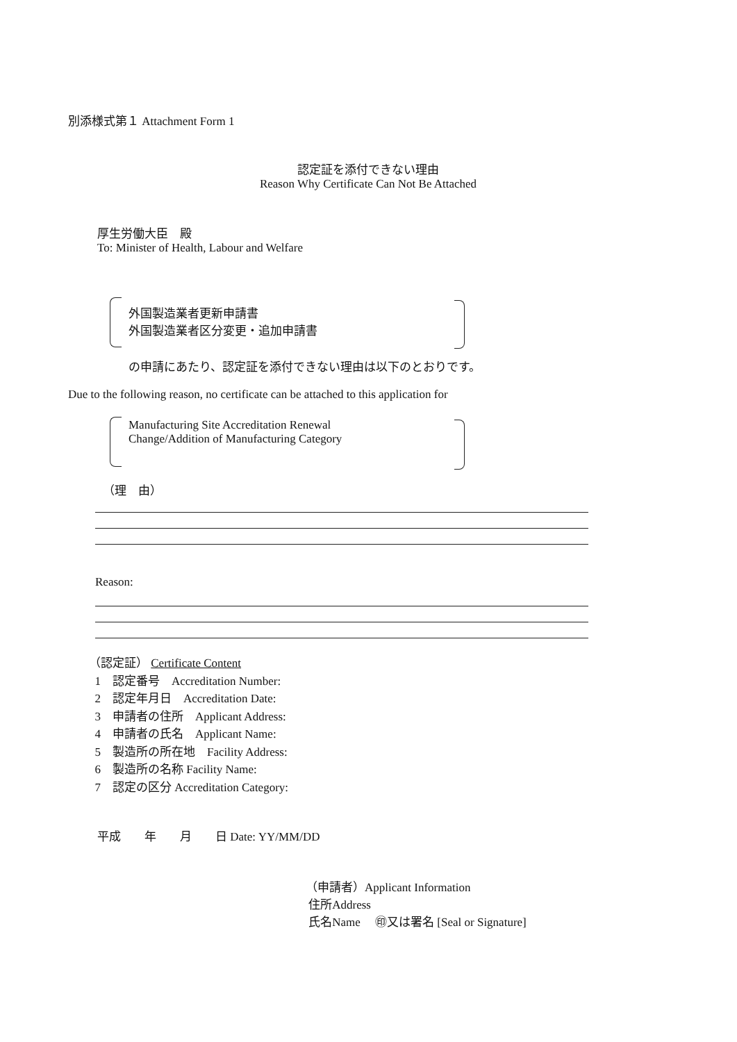別添様式第１ Attachment Form 1
認定証を添付できない理由
Reason Why Certificate Can Not Be Attached
厚生労働大臣　殿
To: Minister of Health, Labour and Welfare
外国製造業者更新申請書
外国製造業者区分変更・追加申請書
の申請にあたり、認定証を添付できない理由は以下のとおりです。
Due to the following reason, no certificate can be attached to this application for
Manufacturing Site Accreditation Renewal
Change/Addition of Manufacturing Category
（理　由）
Reason:
（認定証） Certificate Content
1　認定番号　Accreditation Number:
2　認定年月日　Accreditation Date:
3　申請者の住所　Applicant Address:
4　申請者の氏名　Applicant Name:
5　製造所の所在地　Facility Address:
6　製造所の名称 Facility Name:
7　認定の区分 Accreditation Category:
平成　　年　　月　　日 Date: YY/MM/DD
（申請者）Applicant Information
住所Address
氏名Name　 ㊞又は署名 [Seal or Signature]